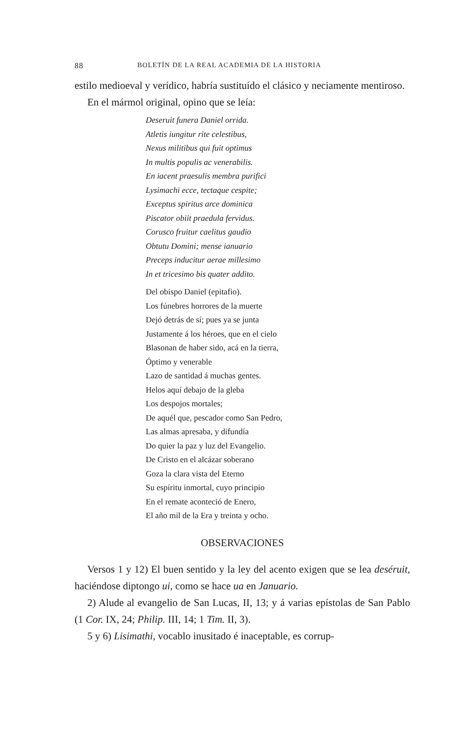88 BOLETÍN DE LA REAL ACADEMIA DE LA HISTORIA
estilo medioeval y verídico, habría sustituído el clásico y neciamente mentiroso.
En el mármol original, opino que se leía:
Deseruit funera Daniel orrida.
Atletis iungitur rite celestibus,
Nexus militibus qui fuit optimus
In multis populis ac venerabilis.
En iacent praesulis membra purifici
Lysimachi ecce, tectaque cespite;
Exceptus spiritus arce dominica
Piscator obiit praedula fervidus.
Corusco fruitur caelitus gaudio
Obtutu Domini; mense ianuario
Preceps inducitur aerae millesimo
In et tricesimo bis quater addito.
Del obispo Daniel (epitafio).
Los fúnebres horrores de la muerte
Dejó detrás de sí; pues ya se junta
Justamente á los héroes, que en el cielo
Blasonan de haber sido, acá en la tierra,
Óptimo y venerable
Lazo de santidad á muchas gentes.
Helos aquí debajo de la gleba
Los despojos mortales;
De aquél que, pescador como San Pedro,
Las almas apresaba, y difundía
Do quier la paz y luz del Evangelio.
De Cristo en el alcázar soberano
Goza la clara vista del Eterno
Su espíritu inmortal, cuyo principio
En el remate aconteció de Enero,
El año mil de la Era y treinta y ocho.
OBSERVACIONES
Versos 1 y 12) El buen sentido y la ley del acento exigen que se lea deséruit, haciéndose diptongo ui, como se hace ua en Januario.
2) Alude al evangelio de San Lucas, II, 13; y á varias epístolas de San Pablo (1 Cor. IX, 24; Philip. III, 14; 1 Tim. II, 3).
5 y 6) Lisimathi, vocablo inusitado é inaceptable, es corrup-